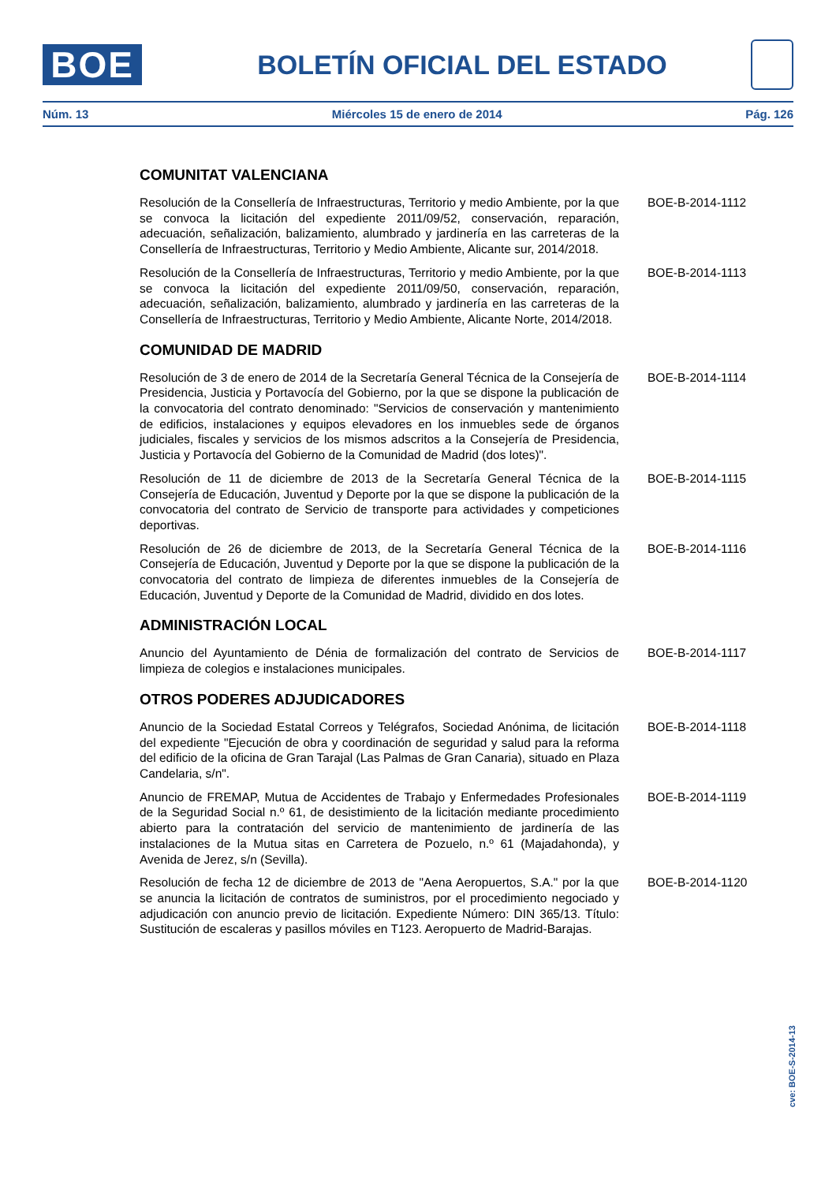BOE
BOLETÍN OFICIAL DEL ESTADO
Núm. 13 Miércoles 15 de enero de 2014 Pág. 126
COMUNITAT VALENCIANA
Resolución de la Consellería de Infraestructuras, Territorio y medio Ambiente, por la que se convoca la licitación del expediente 2011/09/52, conservación, reparación, adecuación, señalización, balizamiento, alumbrado y jardinería en las carreteras de la Consellería de Infraestructuras, Territorio y Medio Ambiente, Alicante sur, 2014/2018.
BOE-B-2014-1112
Resolución de la Consellería de Infraestructuras, Territorio y medio Ambiente, por la que se convoca la licitación del expediente 2011/09/50, conservación, reparación, adecuación, señalización, balizamiento, alumbrado y jardinería en las carreteras de la Consellería de Infraestructuras, Territorio y Medio Ambiente, Alicante Norte, 2014/2018.
BOE-B-2014-1113
COMUNIDAD DE MADRID
Resolución de 3 de enero de 2014 de la Secretaría General Técnica de la Consejería de Presidencia, Justicia y Portavocía del Gobierno, por la que se dispone la publicación de la convocatoria del contrato denominado: "Servicios de conservación y mantenimiento de edificios, instalaciones y equipos elevadores en los inmuebles sede de órganos judiciales, fiscales y servicios de los mismos adscritos a la Consejería de Presidencia, Justicia y Portavocía del Gobierno de la Comunidad de Madrid (dos lotes)".
BOE-B-2014-1114
Resolución de 11 de diciembre de 2013 de la Secretaría General Técnica de la Consejería de Educación, Juventud y Deporte por la que se dispone la publicación de la convocatoria del contrato de Servicio de transporte para actividades y competiciones deportivas.
BOE-B-2014-1115
Resolución de 26 de diciembre de 2013, de la Secretaría General Técnica de la Consejería de Educación, Juventud y Deporte por la que se dispone la publicación de la convocatoria del contrato de limpieza de diferentes inmuebles de la Consejería de Educación, Juventud y Deporte de la Comunidad de Madrid, dividido en dos lotes.
BOE-B-2014-1116
ADMINISTRACIÓN LOCAL
Anuncio del Ayuntamiento de Dénia de formalización del contrato de Servicios de limpieza de colegios e instalaciones municipales.
BOE-B-2014-1117
OTROS PODERES ADJUDICADORES
Anuncio de la Sociedad Estatal Correos y Telégrafos, Sociedad Anónima, de licitación del expediente "Ejecución de obra y coordinación de seguridad y salud para la reforma del edificio de la oficina de Gran Tarajal (Las Palmas de Gran Canaria), situado en Plaza Candelaria, s/n".
BOE-B-2014-1118
Anuncio de FREMAP, Mutua de Accidentes de Trabajo y Enfermedades Profesionales de la Seguridad Social n.º 61, de desistimiento de la licitación mediante procedimiento abierto para la contratación del servicio de mantenimiento de jardinería de las instalaciones de la Mutua sitas en Carretera de Pozuelo, n.º 61 (Majadahonda), y Avenida de Jerez, s/n (Sevilla).
BOE-B-2014-1119
Resolución de fecha 12 de diciembre de 2013 de "Aena Aeropuertos, S.A." por la que se anuncia la licitación de contratos de suministros, por el procedimiento negociado y adjudicación con anuncio previo de licitación. Expediente Número: DIN 365/13. Título: Sustitución de escaleras y pasillos móviles en T123. Aeropuerto de Madrid-Barajas.
BOE-B-2014-1120
cve: BOE-S-2014-13